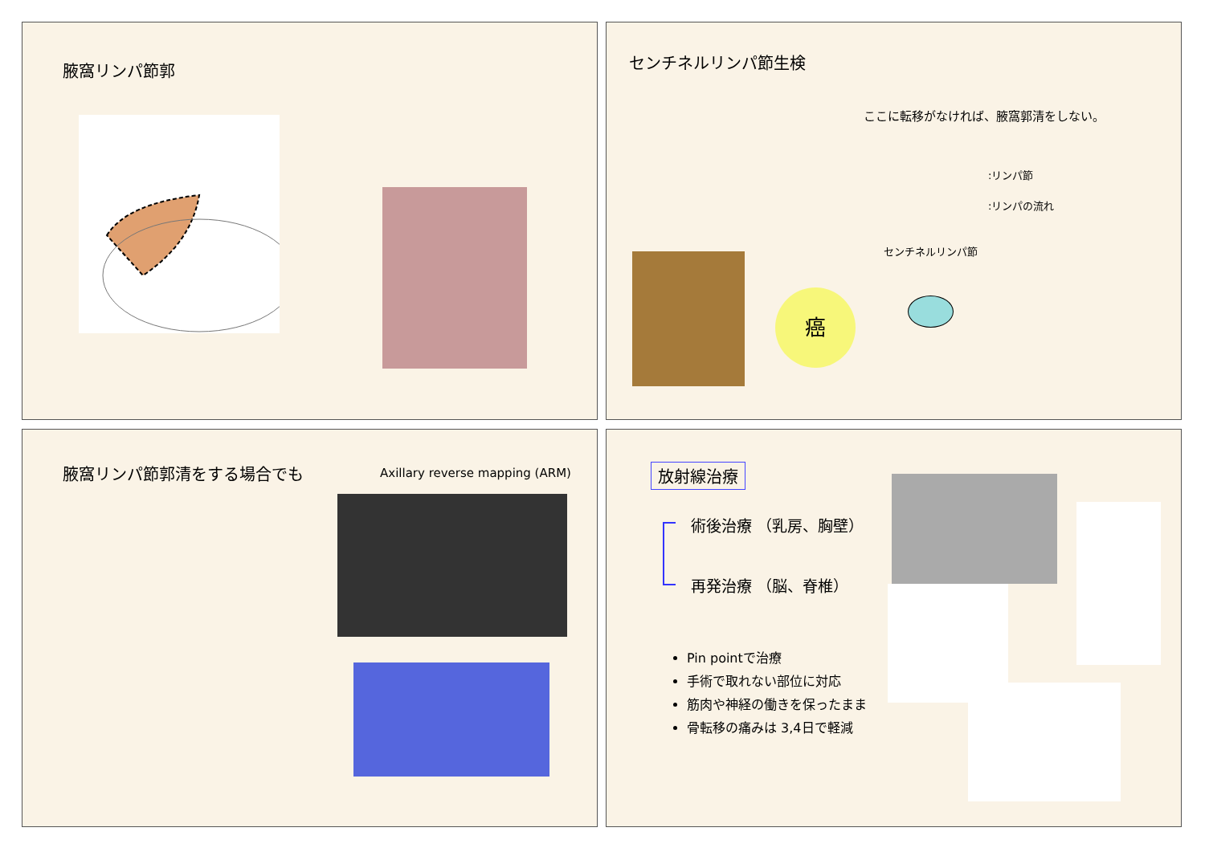腋窩リンパ節郭
センチネルリンパ節生検
ここに転移がなければ、腋窩郭清をしない。
:リンパ節
:リンパの流れ
センチネルリンパ節
癌
腋窩リンパ節郭清をする場合でも Axillary reverse mapping (ARM)
放射線治療
術後治療 （乳房、胸壁）
再発治療 （脳、脊椎）
Pin pointで治療
手術で取れない部位に対応
筋肉や神経の働きを保ったまま
骨転移の痛みは 3,4日で軽減